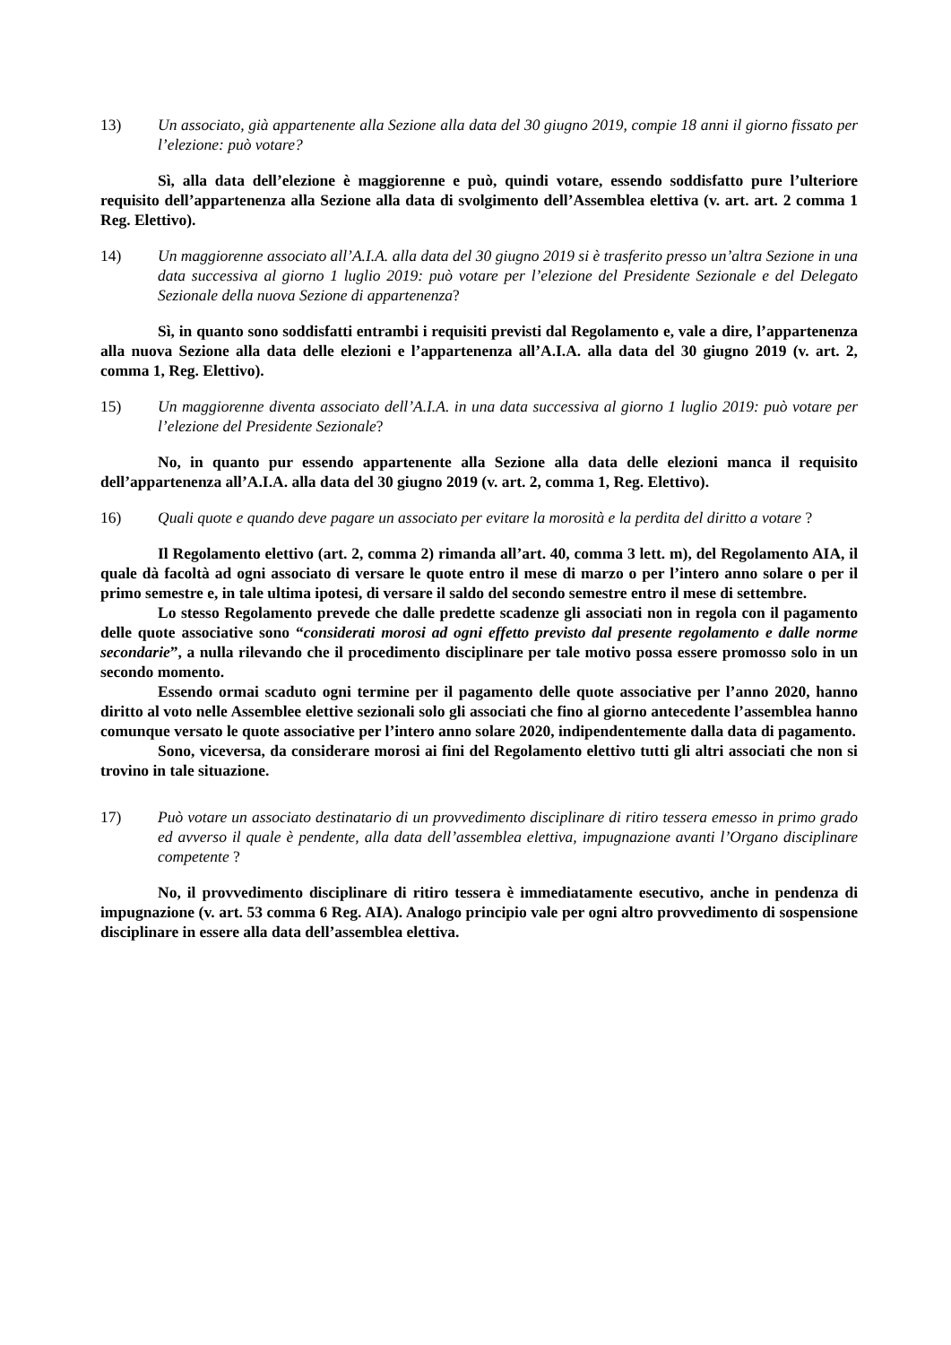13) Un associato, già appartenente alla Sezione alla data del 30 giugno 2019, compie 18 anni il giorno fissato per l’elezione: può votare?
Sì, alla data dell’elezione è maggiorenne e può, quindi votare, essendo soddisfatto pure l’ulteriore requisito dell’appartenenza alla Sezione alla data di svolgimento dell’Assemblea elettiva (v. art. art. 2 comma 1 Reg. Elettivo).
14) Un maggiorenne associato all’A.I.A. alla data del 30 giugno 2019 si è trasferito presso un’altra Sezione in una data successiva al giorno 1 luglio 2019: può votare per l’elezione del Presidente Sezionale e del Delegato Sezionale della nuova Sezione di appartenenza?
Sì, in quanto sono soddisfatti entrambi i requisiti previsti dal Regolamento e, vale a dire, l’appartenenza alla nuova Sezione alla data delle elezioni e l’appartenenza all’A.I.A. alla data del 30 giugno 2019 (v. art. 2, comma 1, Reg. Elettivo).
15) Un maggiorenne diventa associato dell’A.I.A. in una data successiva al giorno 1 luglio 2019: può votare per l’elezione del Presidente Sezionale?
No, in quanto pur essendo appartenente alla Sezione alla data delle elezioni manca il requisito dell’appartenenza all’A.I.A. alla data del 30 giugno 2019 (v. art. 2, comma 1, Reg. Elettivo).
16) Quali quote e quando deve pagare un associato per evitare la morosità e la perdita del diritto a votare ?
Il Regolamento elettivo (art. 2, comma 2) rimanda all’art. 40, comma 3 lett. m), del Regolamento AIA, il quale dà facoltà ad ogni associato di versare le quote entro il mese di marzo o per l’intero anno solare o per il primo semestre e, in tale ultima ipotesi, di versare il saldo del secondo semestre entro il mese di settembre.
Lo stesso Regolamento prevede che dalle predette scadenze gli associati non in regola con il pagamento delle quote associative sono “considerati morosi ad ogni effetto previsto dal presente regolamento e dalle norme secondarie”, a nulla rilevando che il procedimento disciplinare per tale motivo possa essere promosso solo in un secondo momento.
Essendo ormai scaduto ogni termine per il pagamento delle quote associative per l’anno 2020, hanno diritto al voto nelle Assemblee elettive sezionali solo gli associati che fino al giorno antecedente l’assemblea hanno comunque versato le quote associative per l’intero anno solare 2020, indipendentemente dalla data di pagamento.
Sono, viceversa, da considerare morosi ai fini del Regolamento elettivo tutti gli altri associati che non si trovino in tale situazione.
17) Può votare un associato destinatario di un provvedimento disciplinare di ritiro tessera emesso in primo grado ed avverso il quale è pendente, alla data dell’assemblea elettiva, impugnazione avanti l’Organo disciplinare competente ?
No, il provvedimento disciplinare di ritiro tessera è immediatamente esecutivo, anche in pendenza di impugnazione (v. art. 53 comma 6 Reg. AIA). Analogo principio vale per ogni altro provvedimento di sospensione disciplinare in essere alla data dell’assemblea elettiva.